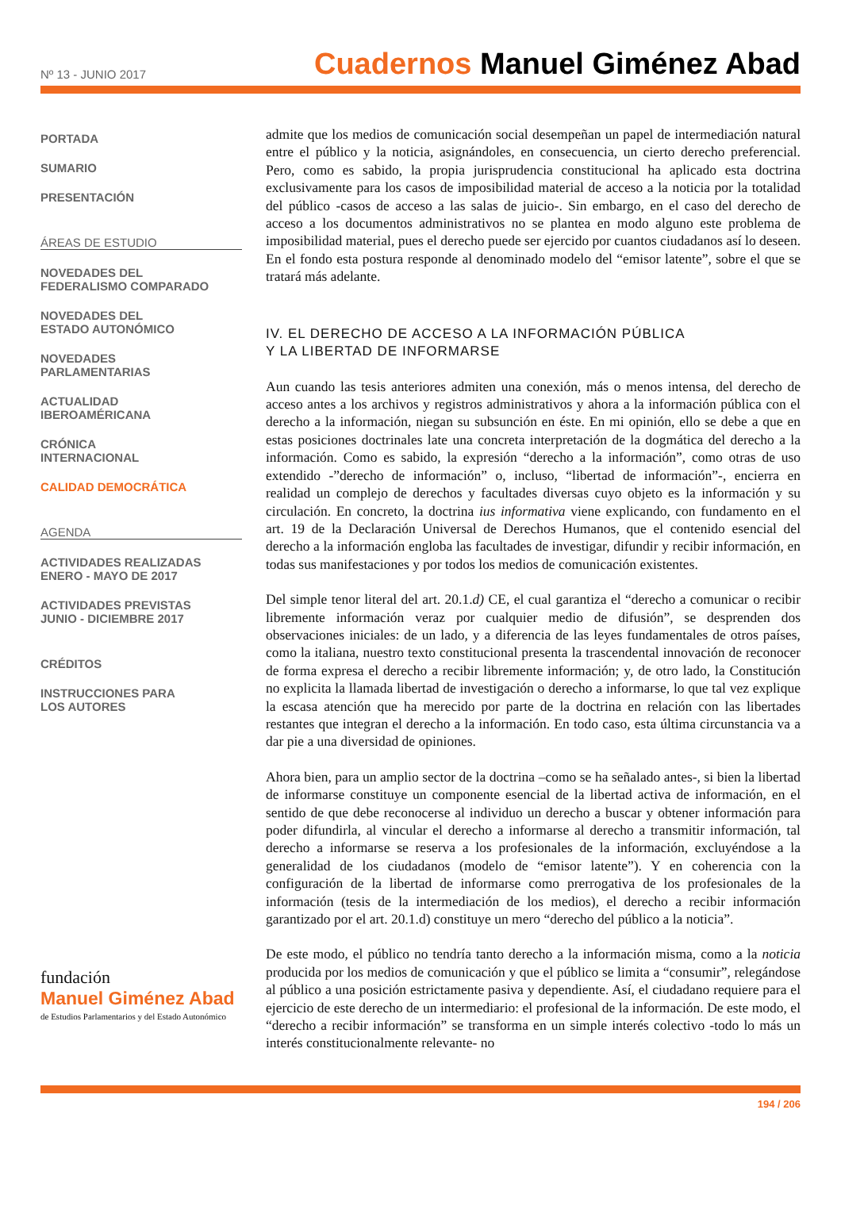Nº 13 - JUNIO 2017
Cuadernos Manuel Giménez Abad
PORTADA
SUMARIO
PRESENTACIÓN
ÁREAS DE ESTUDIO
NOVEDADES DEL
FEDERALISMO COMPARADO
NOVEDADES DEL
ESTADO AUTONÓMICO
NOVEDADES
PARLAMENTARIAS
ACTUALIDAD
IBEROAMÉRICANA
CRÓNICA
INTERNACIONAL
CALIDAD DEMOCRÁTICA
AGENDA
ACTIVIDADES REALIZADAS
ENERO - MAYO DE 2017
ACTIVIDADES PREVISTAS
JUNIO - DICIEMBRE 2017
CRÉDITOS
INSTRUCCIONES PARA
LOS AUTORES
fundación
Manuel Giménez Abad
de Estudios Parlamentarios y del Estado Autonómico
admite que los medios de comunicación social desempeñan un papel de intermediación natural entre el público y la noticia, asignándoles, en consecuencia, un cierto derecho preferencial. Pero, como es sabido, la propia jurisprudencia constitucional ha aplicado esta doctrina exclusivamente para los casos de imposibilidad material de acceso a la noticia por la totalidad del público -casos de acceso a las salas de juicio-. Sin embargo, en el caso del derecho de acceso a los documentos administrativos no se plantea en modo alguno este problema de imposibilidad material, pues el derecho puede ser ejercido por cuantos ciudadanos así lo deseen. En el fondo esta postura responde al denominado modelo del “emisor latente”, sobre el que se tratará más adelante.
IV. EL DERECHO DE ACCESO A LA INFORMACIÓN PÚBLICA
Y LA LIBERTAD DE INFORMARSE
Aun cuando las tesis anteriores admiten una conexión, más o menos intensa, del derecho de acceso antes a los archivos y registros administrativos y ahora a la información pública con el derecho a la información, niegan su subsunción en éste. En mi opinión, ello se debe a que en estas posiciones doctrinales late una concreta interpretación de la dogmática del derecho a la información. Como es sabido, la expresión “derecho a la información”, como otras de uso extendido -”derecho de información” o, incluso, “libertad de información”-, encierra en realidad un complejo de derechos y facultades diversas cuyo objeto es la información y su circulación. En concreto, la doctrina ius informativa viene explicando, con fundamento en el art. 19 de la Declaración Universal de Derechos Humanos, que el contenido esencial del derecho a la información engloba las facultades de investigar, difundir y recibir información, en todas sus manifestaciones y por todos los medios de comunicación existentes.
Del simple tenor literal del art. 20.1.d) CE, el cual garantiza el “derecho a comunicar o recibir libremente información veraz por cualquier medio de difusión”, se desprenden dos observaciones iniciales: de un lado, y a diferencia de las leyes fundamentales de otros países, como la italiana, nuestro texto constitucional presenta la trascendental innovación de reconocer de forma expresa el derecho a recibir libremente información; y, de otro lado, la Constitución no explicita la llamada libertad de investigación o derecho a informarse, lo que tal vez explique la escasa atención que ha merecido por parte de la doctrina en relación con las libertades restantes que integran el derecho a la información. En todo caso, esta última circunstancia va a dar pie a una diversidad de opiniones.
Ahora bien, para un amplio sector de la doctrina –como se ha señalado antes-, si bien la libertad de informarse constituye un componente esencial de la libertad activa de información, en el sentido de que debe reconocerse al individuo un derecho a buscar y obtener información para poder difundirla, al vincular el derecho a informarse al derecho a transmitir información, tal derecho a informarse se reserva a los profesionales de la información, excluyéndose a la generalidad de los ciudadanos (modelo de “emisor latente”). Y en coherencia con la configuración de la libertad de informarse como prerrogativa de los profesionales de la información (tesis de la intermediación de los medios), el derecho a recibir información garantizado por el art. 20.1.d) constituye un mero “derecho del público a la noticia”.
De este modo, el público no tendría tanto derecho a la información misma, como a la noticia producida por los medios de comunicación y que el público se limita a “consumir”, relegándose al público a una posición estrictamente pasiva y dependiente. Así, el ciudadano requiere para el ejercicio de este derecho de un intermediario: el profesional de la información. De este modo, el “derecho a recibir información” se transforma en un simple interés colectivo -todo lo más un interés constitucionalmente relevante- no
194 / 206